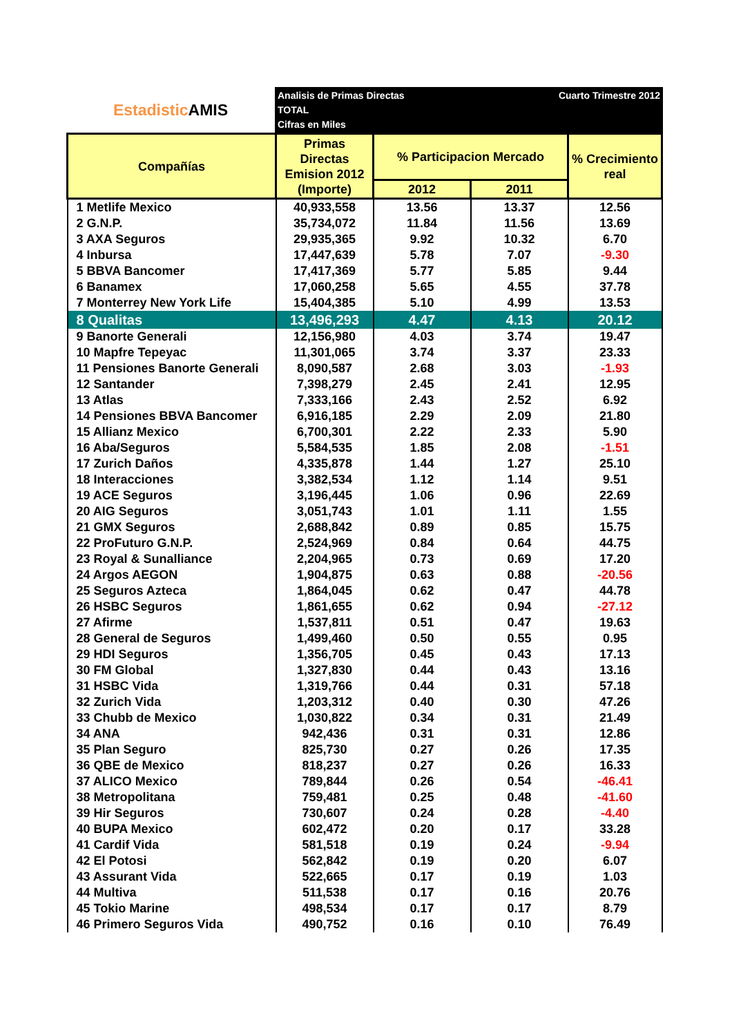Estadistic AMIS
Analisis de Primas Directas
TOTAL
Cifras en Miles
Cuarto Trimestre 2012
| Compañías | Primas Directas Emision 2012 (Importe) | % Participacion Mercado | | % Crecimiento real |
| --- | --- | --- | --- | --- |
| | | 2012 | 2011 | |
| 1 Metlife Mexico | 40,933,558 | 13.56 | 13.37 | 12.56 |
| 2 G.N.P. | 35,734,072 | 11.84 | 11.56 | 13.69 |
| 3 AXA Seguros | 29,935,365 | 9.92 | 10.32 | 6.70 |
| 4 Inbursa | 17,447,639 | 5.78 | 7.07 | -9.30 |
| 5 BBVA Bancomer | 17,417,369 | 5.77 | 5.85 | 9.44 |
| 6 Banamex | 17,060,258 | 5.65 | 4.55 | 37.78 |
| 7 Monterrey New York Life | 15,404,385 | 5.10 | 4.99 | 13.53 |
| 8 Qualitas | 13,496,293 | 4.47 | 4.13 | 20.12 |
| 9 Banorte Generali | 12,156,980 | 4.03 | 3.74 | 19.47 |
| 10 Mapfre Tepeyac | 11,301,065 | 3.74 | 3.37 | 23.33 |
| 11 Pensiones Banorte Generali | 8,090,587 | 2.68 | 3.03 | -1.93 |
| 12 Santander | 7,398,279 | 2.45 | 2.41 | 12.95 |
| 13 Atlas | 7,333,166 | 2.43 | 2.52 | 6.92 |
| 14 Pensiones BBVA Bancomer | 6,916,185 | 2.29 | 2.09 | 21.80 |
| 15 Allianz Mexico | 6,700,301 | 2.22 | 2.33 | 5.90 |
| 16 Aba/Seguros | 5,584,535 | 1.85 | 2.08 | -1.51 |
| 17 Zurich Daños | 4,335,878 | 1.44 | 1.27 | 25.10 |
| 18 Interacciones | 3,382,534 | 1.12 | 1.14 | 9.51 |
| 19 ACE Seguros | 3,196,445 | 1.06 | 0.96 | 22.69 |
| 20 AIG Seguros | 3,051,743 | 1.01 | 1.11 | 1.55 |
| 21 GMX Seguros | 2,688,842 | 0.89 | 0.85 | 15.75 |
| 22 ProFuturo G.N.P. | 2,524,969 | 0.84 | 0.64 | 44.75 |
| 23 Royal & Sunalliance | 2,204,965 | 0.73 | 0.69 | 17.20 |
| 24 Argos AEGON | 1,904,875 | 0.63 | 0.88 | -20.56 |
| 25 Seguros Azteca | 1,864,045 | 0.62 | 0.47 | 44.78 |
| 26 HSBC Seguros | 1,861,655 | 0.62 | 0.94 | -27.12 |
| 27 Afirme | 1,537,811 | 0.51 | 0.47 | 19.63 |
| 28 General de Seguros | 1,499,460 | 0.50 | 0.55 | 0.95 |
| 29 HDI Seguros | 1,356,705 | 0.45 | 0.43 | 17.13 |
| 30 FM Global | 1,327,830 | 0.44 | 0.43 | 13.16 |
| 31 HSBC Vida | 1,319,766 | 0.44 | 0.31 | 57.18 |
| 32 Zurich Vida | 1,203,312 | 0.40 | 0.30 | 47.26 |
| 33 Chubb de Mexico | 1,030,822 | 0.34 | 0.31 | 21.49 |
| 34 ANA | 942,436 | 0.31 | 0.31 | 12.86 |
| 35 Plan Seguro | 825,730 | 0.27 | 0.26 | 17.35 |
| 36 QBE de Mexico | 818,237 | 0.27 | 0.26 | 16.33 |
| 37 ALICO Mexico | 789,844 | 0.26 | 0.54 | -46.41 |
| 38 Metropolitana | 759,481 | 0.25 | 0.48 | -41.60 |
| 39 Hir Seguros | 730,607 | 0.24 | 0.28 | -4.40 |
| 40 BUPA Mexico | 602,472 | 0.20 | 0.17 | 33.28 |
| 41 Cardif Vida | 581,518 | 0.19 | 0.24 | -9.94 |
| 42 El Potosi | 562,842 | 0.19 | 0.20 | 6.07 |
| 43 Assurant Vida | 522,665 | 0.17 | 0.19 | 1.03 |
| 44 Multiva | 511,538 | 0.17 | 0.16 | 20.76 |
| 45 Tokio Marine | 498,534 | 0.17 | 0.17 | 8.79 |
| 46 Primero Seguros Vida | 490,752 | 0.16 | 0.10 | 76.49 |